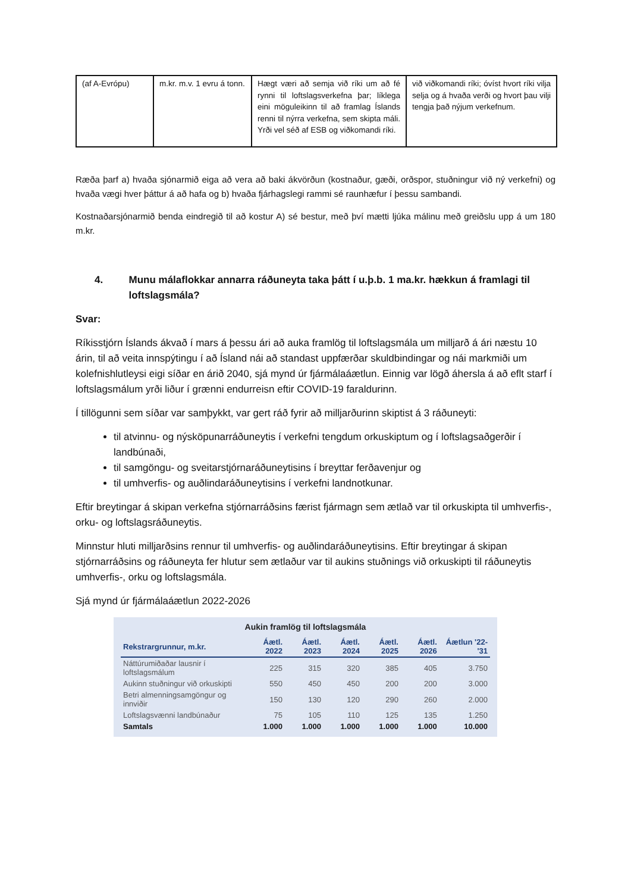| (af A-Evrópu) | m.kr. m.v. 1 evru á tonn. | Hægt væri að semja við ríki um að fé rynni til loftslagsverkefna þar; líklega eini möguleikinn til að framlag Íslands renni til nýrra verkefna, sem skipta máli. Yrði vel séð af ESB og viðkomandi ríki. | við viðkomandi ríki; óvíst hvort ríki vilja selja og á hvaða verði og hvort þau vilji tengja það nýjum verkefnum. |
Ræða þarf a) hvaða sjónarmið eiga að vera að baki ákvörðun (kostnaður, gæði, orðspor, stuðningur við ný verkefni) og hvaða vægi hver þáttur á að hafa og b) hvaða fjárhagslegi rammi sé raunhæfur í þessu sambandi.
Kostnaðarsjónarmið benda eindregið til að kostur A) sé bestur, með því mætti ljúka málinu með greiðslu upp á um 180 m.kr.
4. Munu málaflokkar annarra ráðuneyta taka þátt í u.þ.b. 1 ma.kr. hækkun á framlagi til loftslagsmála?
Svar:
Ríkisstjórn Íslands ákvað í mars á þessu ári að auka framlög til loftslagsmála um milljarð á ári næstu 10 árin, til að veita innspýtingu í að Ísland nái að standast uppfærðar skuldbindingar og nái markmiði um kolefnishlutleysi eigi síðar en árið 2040, sjá mynd úr fjármálaáætlun. Einnig var lögð áhersla á að eflt starf í loftslagsmálum yrði liður í grænni endurreisn eftir COVID-19 faraldurinn.
Í tillögunni sem síðar var samþykkt, var gert ráð fyrir að milljarðurinn skiptist á 3 ráðuneyti:
til atvinnu- og nýsköpunarráðuneytis í verkefni tengdum orkuskiptum og í loftslagsaðgerðir í landbúnaði,
til samgöngu- og sveitarstjórnaráðuneytisins í breyttar ferðavenjur og
til umhverfis- og auðlindaráðuneytisins í verkefni landnotkunar.
Eftir breytingar á skipan verkefna stjórnarráðsins færist fjármagn sem ætlað var til orkuskipta til umhverfis-, orku- og loftslagsráðuneytis.
Minnstur hluti milljarðsins rennur til umhverfis- og auðlindaráðuneytisins. Eftir breytingar á skipan stjórnarráðsins og ráðuneyta fer hlutur sem ætlaður var til aukins stuðnings við orkuskipti til ráðuneytis umhverfis-, orku og loftslagsmála.
Sjá mynd úr fjármálaáætlun 2022-2026
Aukin framlög til loftslagsmála
| Rekstrargrunnur, m.kr. | Áætl. 2022 | Áætl. 2023 | Áætl. 2024 | Áætl. 2025 | Áætl. 2026 | Áætlun '22-'31 |
| --- | --- | --- | --- | --- | --- | --- |
| Náttúrumiðaðar lausnir í loftslagsmálum | 225 | 315 | 320 | 385 | 405 | 3.750 |
| Aukinn stuðningur við orkuskipti | 550 | 450 | 450 | 200 | 200 | 3.000 |
| Betri almenningsamgöngur og innviðir | 150 | 130 | 120 | 290 | 260 | 2.000 |
| Loftslagsvænni landbúnaður | 75 | 105 | 110 | 125 | 135 | 1.250 |
| Samtals | 1.000 | 1.000 | 1.000 | 1.000 | 1.000 | 10.000 |